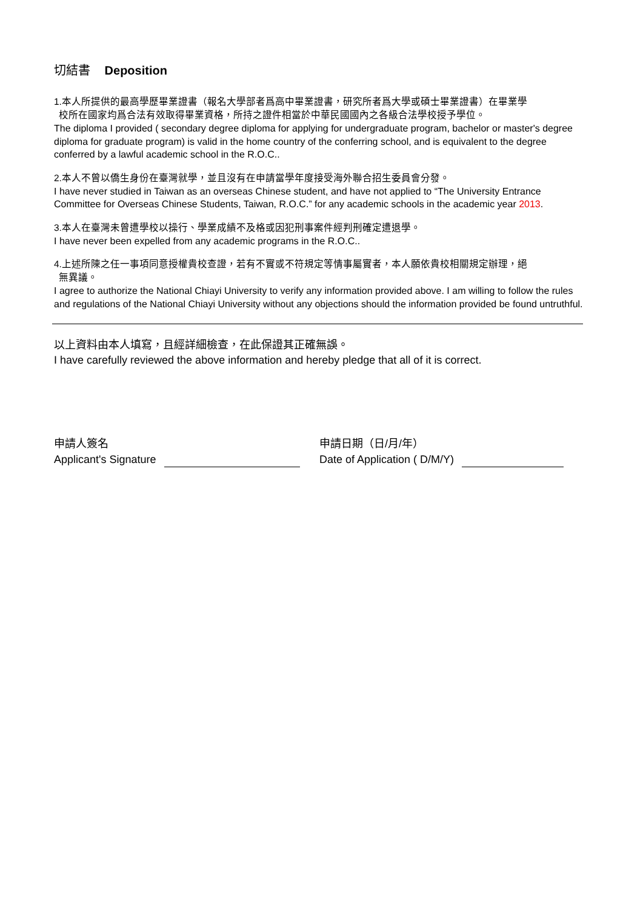切結書 Deposition
1.本人所提供的最高學歷畢業證書（報名大學部者爲高中畢業證書，研究所者爲大學或碩士畢業證書）在畢業學
校所在國家均爲合法有效取得畢業資格，所持之證件相當於中華民國國內之各級合法學校授予學位。
The diploma I provided ( secondary degree diploma for applying for undergraduate program, bachelor or master's degree diploma for graduate program) is valid in the home country of the conferring school, and is equivalent to the degree conferred by a lawful academic school in the R.O.C..
2.本人不曾以僑生身份在臺灣就學，並且沒有在申請當學年度接受海外聯合招生委員會分發。
I have never studied in Taiwan as an overseas Chinese student, and have not applied to “The University Entrance Committee for Overseas Chinese Students, Taiwan, R.O.C.” for any academic schools in the academic year 2013.
3.本人在臺灣未曾遭學校以操行、學業成績不及格或因犯刑事案件經判刑確定遭退學。
I have never been expelled from any academic programs in the R.O.C..
4.上述所陳之任一事項同意授權貴校查證，若有不實或不符規定等情事屬實者，本人願依貴校相關規定辦理，絕
無異議。
I agree to authorize the National Chiayi University to verify any information provided above. I am willing to follow the rules and regulations of the National Chiayi University without any objections should the information provided be found untruthful.
以上資料由本人填寫，且經詳細檢查，在此保證其正確無誤。
I have carefully reviewed the above information and hereby pledge that all of it is correct.
申請人簽名
Applicant's Signature
申請日期（日/月/年）
Date of Application ( D/M/Y)